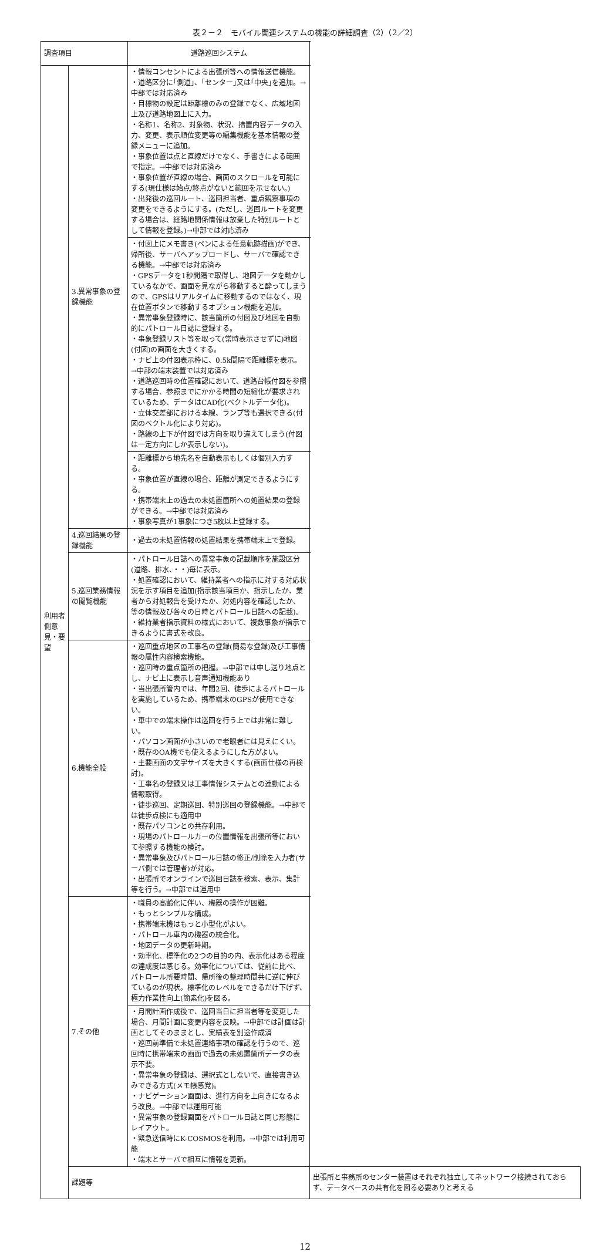表２－２　モバイル関連システムの機能の詳細調査（2）（2／2）
| 調査項目 | | 道路巡回システム | |
| --- | --- | --- | --- |
| 利用者側意見・要望 | 3.異常事象の登録機能 | ・情報コンセントによる出張所等への情報送信機能。 ・道路区分に｢側道｣、｢センター｣又は｢中央｣を追加。→中部では対応済み ・目標物の設定は距離標のみの登録でなく、広域地図上及び道路地図上に入力。 ・名称1、名称2、対象物、状況、措置内容データの入力、変更、表示順位変更等の編集機能を基本情報の登録メニューに追加。 ・事象位置は点と直線だけでなく、手書きによる範囲で指定。→中部では対応済み ・事象位置が直線の場合、画面のスクロールを可能にする(現仕様は始点/終点がないと範囲を示せない。) ・出発後の巡回ルート、巡回担当者、重点観察事項の変更をできるようにする。(ただし、巡回ルートを変更する場合は、経路地関係情報は放棄した特別ルートとして情報を登録。)→中部では対応済み | |
| | | ・付図上にメモ書き(ペンによる任意軌跡描画)ができ、帰所後、サーバへアップロードし、サーバで確認できる機能。→中部では対応済み ・GPSデータを1秒間隔で取得し、地図データを動かしているなかで、画面を見ながら移動すると酔ってしまうので、GPSはリアルタイムに移動するのではなく、現在位置ボタンで移動するオプション機能を追加。 ・異常事象登録時に、該当箇所の付図及び地図を自動的にパトロール日誌に登録する。 ・事象登録リスト等を取って(常時表示させずに)地図(付図)の画面を大きくする。 ・ナビ上の付図表示枠に、0.5k間隔で距離標を表示。→中部の端末装置では対応済み ・道路巡回時の位置確認において、道路台帳付図を参照する場合、参照までにかかる時間の短縮化が要求されているため、データはCAD化(ベクトルデータ化)。 ・立体交差部における本線、ランプ等も選択できる(付図のベクトル化により対応)。 ・路線の上下が付図では方向を取り違えてしまう(付図は一定方向にしか表示しない)。 | |
| | | ・距離標から地先名を自動表示もしくは個別入力する。 ・事象位置が直線の場合、距離が測定できるようにする。 ・携帯端末上の過去の未処置箇所への処置結果の登録ができる。→中部では対応済み ・事象写真が1事象につき5枚以上登録する。 | |
| | 4.巡回結果の登録機能 | ・過去の未処置情報の処置結果を携帯端末上で登録。 | |
| | 5.巡回業務情報の閲覧機能 | ・パトロール日誌への異常事象の記載順序を施設区分(道路、排水、・・)毎に表示。 ・処置確認において、維持業者への指示に対する対応状況を示す項目を追加(指示該当項目か、指示したか、業者から対処報告を受けたか、対処内容を確認したか、等の情報及び各々の日時とパトロール日誌への記載)。 ・維持業者指示資料の様式において、複数事象が指示できるように書式を改良。 | |
| | 6.機能全般 | ・巡回重点地区の工事名の登録(簡易な登録)及び工事情報の属性内容検索機能。 ・巡回時の重点箇所の把握。→中部では申し送り地点とし、ナビ上に表示し音声通知機能あり ・当出張所管内では、年間2回、徒歩によるパトロールを実施しているため、携帯端末のGPSが使用できない。 ・車中での端末操作は巡回を行う上では非常に難しい。 ・パソコン画面が小さいので老眼者には見えにくい。 ・既存のOA機でも使えるようにした方がよい。 ・主要画面の文字サイズを大きくする(画面仕様の再検討)。 ・工事名の登録又は工事情報システムとの連動による情報取得。 ・徒歩巡回、定期巡回、特別巡回の登録機能。→中部では徒歩点検にも適用中 ・既存パソコンとの共存利用。 ・現場のパトロールカーの位置情報を出張所等において参照する機能の検討。 ・異常事象及びパトロール日誌の修正/削除を入力者(サーバ側では管理者)が対応。 ・出張所でオンラインで巡回日誌を検索、表示、集計等を行う。→中部では運用中 | |
| | 7.その他 | ・職員の高齢化に伴い、機器の操作が困難。 ・もっとシンプルな構成。 ・携帯端末機はもっと小型化がよい。 ・パトロール車内の機器の統合化。 ・地図データの更新時期。 ・効率化、標準化の2つの目的の内、表示化はある程度の達成度は感じる。効率化については、従前に比べ、パトロール所要時間、帰所後の整理時間共に逆に伸びているのが現状。標準化のレベルをできるだけ下げず、極力作業性向上(簡素化)を図る。 | |
| | | ・月間計画作成後で、巡回当日に担当者等を変更した場合、月間計画に変更内容を反映。→中部では計画は計画としてそのままとし、実績表を別途作成済 ・巡回前準備で未処置連絡事項の確認を行うので、巡回時に携帯端末の画面で過去の未処置箇所データの表示不要。 ・異常事象の登録は、選択式としないで、直接書き込みできる方式(メモ帳感覚)。 ・ナビゲーション画面は、進行方向を上向きになるよう改良。→中部では運用可能 ・異常事象の登録画面をパトロール日誌と同じ形態にレイアウト。 ・緊急送信時にK-COSMOSを利用。→中部では利用可能 ・端末とサーバで相互に情報を更新。 | |
| | 課題等 | | 出張所と事務所のセンター装置はそれぞれ独立してネットワーク接続されておらず、データベースの共有化を図る必要ありと考える |
12